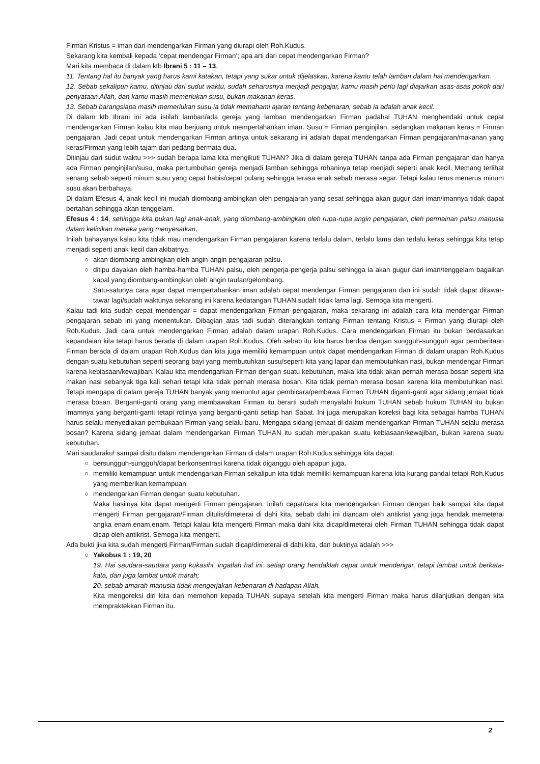Firman Kristus = iman dari mendengarkan Firman yang diurapi oleh Roh.Kudus.
Sekarang kita kembali kepada ‘cepat mendengar Firman’; apa arti dari cepat mendengarkan Firman?
Mari kita membaca di dalam ktb Ibrani 5 : 11 – 13,
11. Tentang hal itu banyak yang harus kami katakan, tetapi yang sukar untuk dijelaskan, karena kamu telah lamban dalam hal mendengarkan.
12. Sebab sekalipun kamu, ditinjau dari sudut waktu, sudah seharusnya menjadi pengajar, kamu masih perlu lagi diajarkan asas-asas pokok dari penyataan Allah, dan kamu masih memerlukan susu, bukan makanan keras.
13. Sebab barangsiapa masih memerlukan susu ia tidak memahami ajaran tentang kebenaran, sebab ia adalah anak kecil.
Di dalam ktb Ibrani ini ada istilah lamban/ada gereja yang lamban mendengarkan Firman padahal TUHAN menghendaki untuk cepat mendengarkan Firman kalau kita mau berjuang untuk mempertahankan iman. Susu = Firman penginjilan, sedangkan makanan keras = Firman pengajaran. Jadi cepat untuk mendengarkan Firman artinya untuk sekarang ini adalah dapat mendengarkan Firman pengajaran/makanan yang keras/Firman yang lebih tajam dari pedang bermata dua.
Ditinjau dari sudut waktu >>> sudah berapa lama kita mengikuti TUHAN? Jika di dalam gereja TUHAN tanpa ada Firman pengajaran dan hanya ada Firman penginjilan/susu, maka pertumbuhan gereja menjadi lamban sehingga rohaninya tetap menjadi seperti anak kecil. Memang terlihat senang sebab seperti minum susu yang cepat habis/cepat pulang sehingga terasa enak sebab merasa segar. Tetapi kalau terus menerus minum susu akan berbahaya.
Di dalam Efesus 4, anak kecil ini mudah diombang-ambingkan oleh pengajaran yang sesat sehingga akan gugur dari iman/imannya tidak dapat bertahan sehingga akan tenggelam.
Efesus 4 : 14, sehingga kita bukan lagi anak-anak, yang diombang-ambingkan oleh rupa-rupa angin pengajaran, oleh permainan palsu manusia dalam kelicikan mereka yang menyesatkan,
Inilah bahayanya kalau kita tidak mau mendengarkan Firman pengajaran karena terlalu dalam, terlalu lama dan terlalu keras sehingga kita tetap menjadi seperti anak kecil dan akibatnya:
○ akan diombang-ambingkan oleh angin-angin pengajaran palsu.
○ ditipu dayakan oleh hamba-hamba TUHAN palsu, oleh pengerja-pengerja palsu sehingga ia akan gugur dari iman/tenggelam bagaikan kapal yang diombang-ambingkan oleh angin taufan/gelombang.
Satu-satunya cara agar dapat mempertahankan iman adalah cepat mendengar Firman pengajaran dan ini sudah tidak dapat ditawar-tawar lagi/sudah waktunya sekarang ini karena kedatangan TUHAN sudah tidak lama lagi. Semoga kita mengerti.
Kalau tadi kita sudah cepat mendengar = dapat mendengarkan Firman pengajaran, maka sekarang ini adalah cara kita mendengar Firman pengajaran sebab ini yang menentukan. Dibagian atas tadi sudah diterangkan tentang Firman tentang Kristus = Firman yang diurapi oleh Roh.Kudus. Jadi cara untuk mendengarkan Firman adalah dalam urapan Roh.Kudus. Cara mendengarkan Firman itu bukan berdasarkan kepandaian kita tetapi harus berada di dalam urapan Roh.Kudus. Oleh sebab itu kita harus berdoa dengan sungguh-sungguh agar pemberitaan Firman berada di dalam urapan Roh.Kudus dan kita juga memiliki kemampuan untuk dapat mendengarkan Firman di dalam urapan Roh.Kudus dengan suatu kebutuhan seperti seorang bayi yang membutuhkan susu/seperti kita yang lapar dan membutuhkan nasi, bukan mendengar Firman karena kebiasaan/kewajiban. Kalau kita mendengarkan Firman dengan suatu kebutuhan, maka kita tidak akan pernah merasa bosan seperti kita makan nasi sebanyak tiga kali sehari tetapi kita tidak pernah merasa bosan. Kita tidak pernah merasa bosan karena kita membutuhkan nasi. Tetapi mengapa di dalam gereja TUHAN banyak yang menuntut agar pembicara/pembawa Firman TUHAN diganti-ganti agar sidang jemaat tidak merasa bosan. Berganti-ganti orang yang membawakan Firman itu berarti sudah menyalahi hukum TUHAN sebab hukum TUHAN itu bukan imamnya yang berganti-ganti tetapi rotinya yang berganti-ganti setiap hari Sabat. Ini juga merupakan koreksi bagi kita sebagai hamba TUHAN harus selalu menyediakan pembukaan Firman yang selalu baru. Mengapa sidang jemaat di dalam mendengarkan Firman TUHAN selalu merasa bosan? Karena sidang jemaat dalam mendengarkan Firman TUHAN itu sudah merupakan suatu kebiasaan/kewajiban, bukan karena suatu kebutuhan.
Mari saudaraku! sampai disitu dalam mendengarkan Firman di dalam urapan Roh.Kudus sehingga kita dapat:
○ bersungguh-sungguh/dapat berkonsentrasi karena tidak diganggu oleh apapun juga.
○ memiliki kemampuan untuk mendengarkan Firman sekalipun kita tidak memiliki kemampuan karena kita kurang pandai tetapi Roh.Kudus yang memberikan kemampuan.
○ mendengarkan Firman dengan suatu kebutuhan.
Maka hasilnya kita dapat mengerti Firman pengajaran. Inilah cepat/cara kita mendengarkan Firman dengan baik sampai kita dapat mengerti Firman pengajaran/Firman ditulis/dimeterai di dahi kita, sebab dahi ini diancam oleh antikrist yang juga hendak memeterai angka enam,enam,enam. Tetapi kalau kita mengerti Firman maka dahi kita dicap/dimeterai oleh Firman TUHAN sehingga tidak dapat dicap oleh antikrist. Semoga kita mengerti.
Ada bukti jika kita sudah mengerti Firman/Firman sudah dicap/dimeterai di dahi kita, dan buktinya adalah >>>
○ Yakobus 1 : 19, 20
19. Hai saudara-saudara yang kukasihi, ingatlah hal ini: setiap orang hendaklah cepat untuk mendengar, tetapi lambat untuk berkata-kata, dan juga lambat untuk marah;
20. sebab amarah manusia tidak mengerjakan kebenaran di hadapan Allah.
Kita mengoreksi diri kita dan memohon kepada TUHAN supaya setelah kita mengerti Firman maka harus dilanjutkan dengan kita mempraktekkan Firman itu.
2